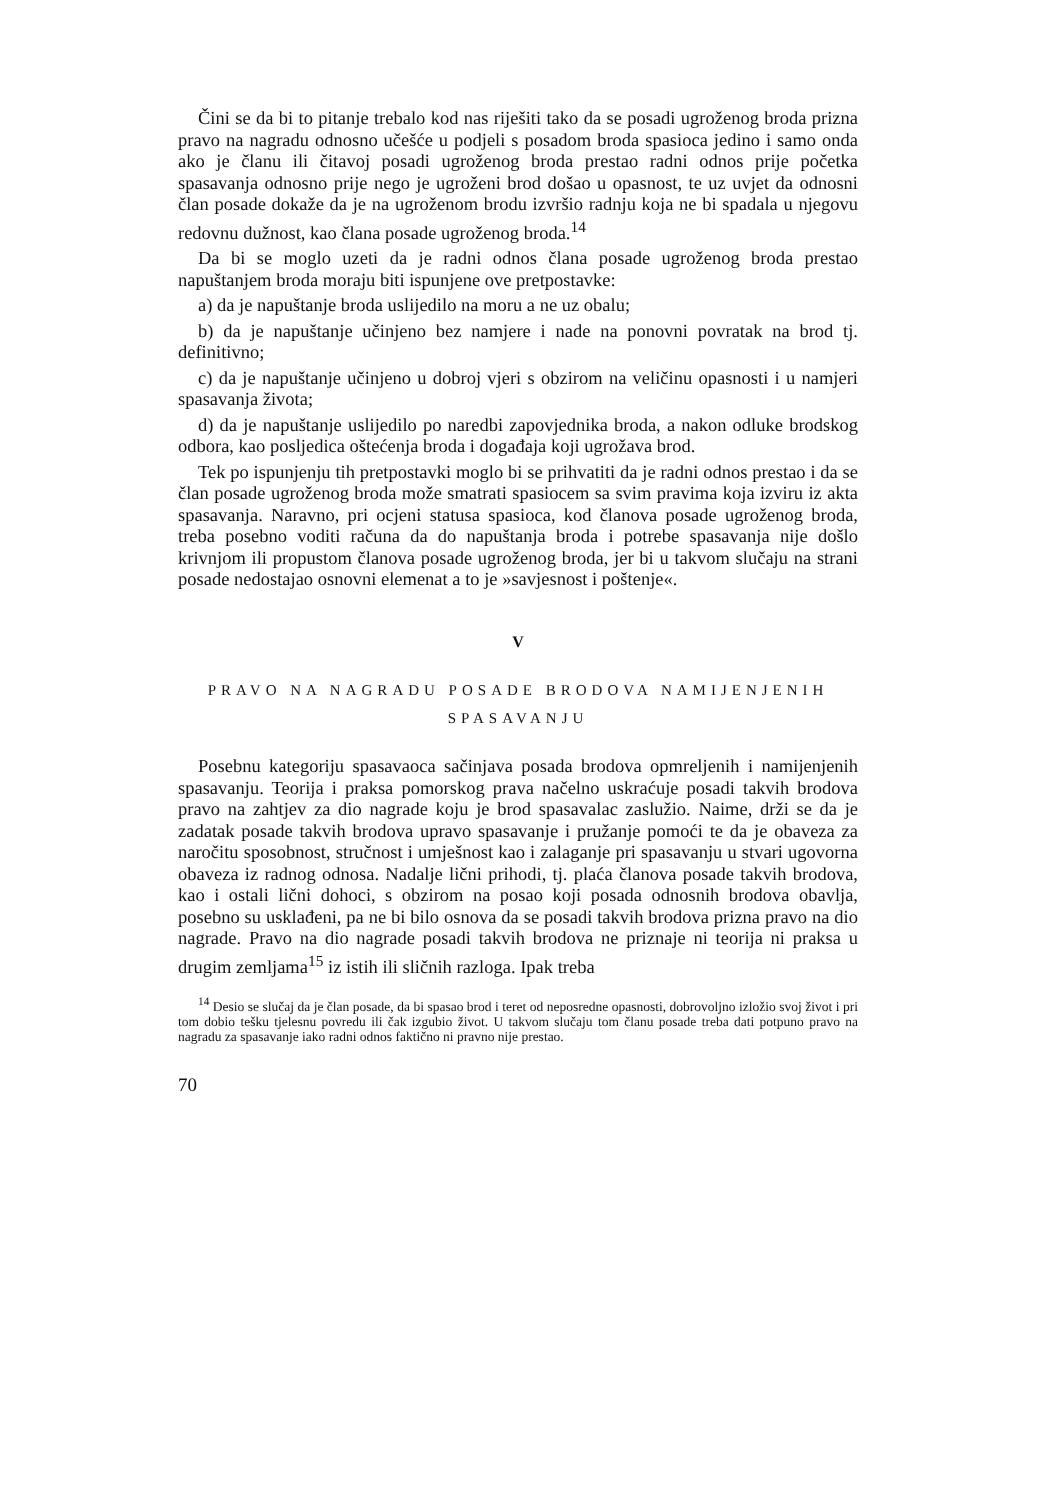Čini se da bi to pitanje trebalo kod nas riješiti tako da se posadi ugroženog broda prizna pravo na nagradu odnosno učešće u podjeli s posadom broda spasioca jedino i samo onda ako je članu ili čitavoj posadi ugroženog broda prestao radni odnos prije početka spasavanja odnosno prije nego je ugroženi brod došao u opasnost, te uz uvjet da odnosni član posade dokaže da je na ugroženom brodu izvršio radnju koja ne bi spadala u njegovu redovnu dužnost, kao člana posade ugroženog broda.<sup>14</sup>
Da bi se moglo uzeti da je radni odnos člana posade ugroženog broda prestao napuštanjem broda moraju biti ispunjene ove pretpostavke:
a) da je napuštanje broda uslijedilo na moru a ne uz obalu;
b) da je napuštanje učinjeno bez namjere i nade na ponovni povratak na brod tj. definitivno;
c) da je napuštanje učinjeno u dobroj vjeri s obzirom na veličinu opasnosti i u namjeri spasavanja života;
d) da je napuštanje uslijedilo po naredbi zapovjednika broda, a nakon odluke brodskog odbora, kao posljedica oštećenja broda i događaja koji ugrožava brod.
Tek po ispunjenju tih pretpostavki moglo bi se prihvatiti da je radni odnos prestao i da se član posade ugroženog broda može smatrati spasiocem sa svim pravima koja izviru iz akta spasavanja. Naravno, pri ocjeni statusa spasioca, kod članova posade ugroženog broda, treba posebno voditi računa da do napuštanja broda i potrebe spasavanja nije došlo krivnjom ili propustom članova posade ugroženog broda, jer bi u takvom slučaju na strani posade nedostajao osnovni elemenat a to je »savjesnost i poštenje«.
V
PRAVO NA NAGRADU POSADE BRODOVA NAMIJENJENIH SPASAVANJU
Posebnu kategoriju spasavaoca sačinjava posada brodova opmreljenih i namijenjenih spasavanju. Teorija i praksa pomorskog prava načelno uskraćuje posadi takvih brodova pravo na zahtjev za dio nagrade koju je brod spasavalac zaslužio. Naime, drži se da je zadatak posade takvih brodova upravo spasavanje i pružanje pomoći te da je obaveza za naročitu sposobnost, stručnost i umješnost kao i zalaganje pri spasavanju u stvari ugovorna obaveza iz radnog odnosa. Nadalje lični prihodi, tj. plaća članova posade takvih brodova, kao i ostali lični dohoci, s obzirom na posao koji posada odnosnih brodova obavlja, posebno su usklađeni, pa ne bi bilo osnova da se posadi takvih brodova prizna pravo na dio nagrade. Pravo na dio nagrade posadi takvih brodova ne priznaje ni teorija ni praksa u drugim zemljama<sup>15</sup> iz istih ili sličnih razloga. Ipak treba
<sup>14</sup> Desio se slučaj da je član posade, da bi spasao brod i teret od neposredne opasnosti, dobrovoljno izložio svoj život i pri tom dobio tešku tjelesnu povredu ili čak izgubio život. U takvom slučaju tom članu posade treba dati potpuno pravo na nagradu za spasavanje iako radni odnos faktično ni pravno nije prestao.
70